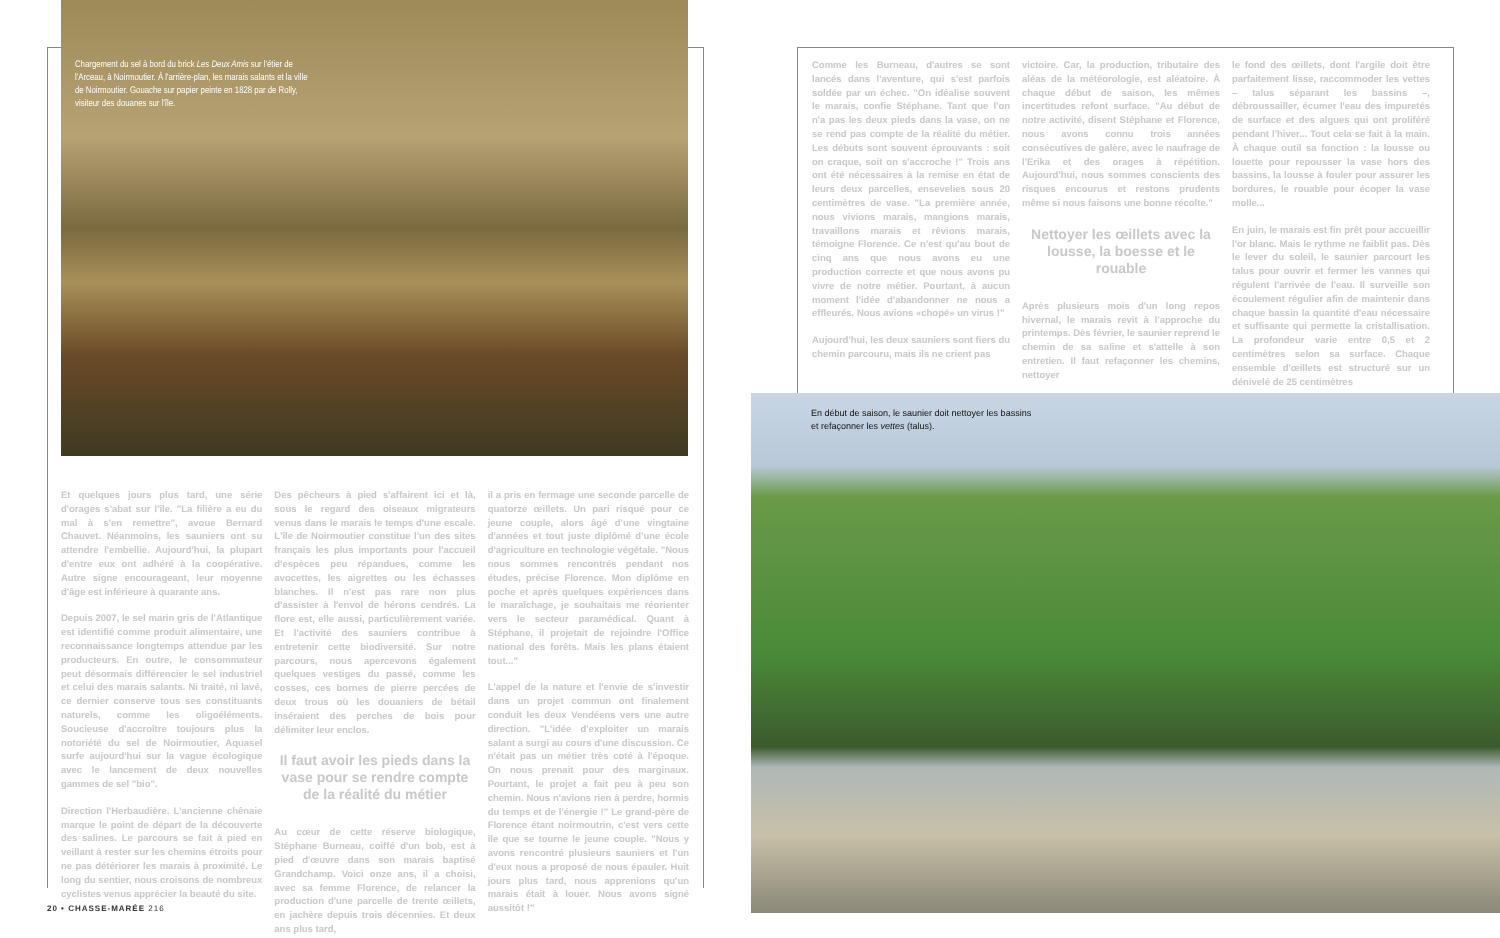Chargement du sel à bord du brick Les Deux Amis sur l'étier de l'Arceau, à Noirmoutier. À l'arrière-plan, les marais salants et la ville de Noirmoutier. Gouache sur papier peinte en 1828 par de Rolly, visiteur des douanes sur l'île.
Et quelques jours plus tard, une série d'orages s'abat sur l'île. "La filière a eu du mal à s'en remettre", avoue Bernard Chauvet. Néanmoins, les sauniers ont su attendre l'embellie. Aujourd'hui, la plupart d'entre eux ont adhéré à la coopérative. Autre signe encourageant, leur moyenne d'âge est inférieure à quarante ans.
Depuis 2007, le sel marin gris de l'Atlantique est identifié comme produit alimentaire, une reconnaissance longtemps attendue par les producteurs. En outre, le consommateur peut désormais différencier le sel industriel et celui des marais salants. Ni traité, ni lavé, ce dernier conserve tous ses constituants naturels, comme les oligoéléments. Soucieuse d'accroître toujours plus la notoriété du sel de Noirmoutier, Aquasel surfe aujourd'hui sur la vague écologique avec le lancement de deux nouvelles gammes de sel "bio".
Direction l'Herbaudière. L'ancienne chênaie marque le point de départ de la découverte des salines. Le parcours se fait à pied en veillant à rester sur les chemins étroits pour ne pas détériorer les marais à proximité. Le long du sentier, nous croisons de nombreux cyclistes venus apprécier la beauté du site.
Des pêcheurs à pied s'affairent ici et là, sous le regard des oiseaux migrateurs venus dans le marais le temps d'une escale. L'île de Noirmoutier constitue l'un des sites français les plus importants pour l'accueil d'espèces peu répandues, comme les avocettes, les aigrettes ou les échasses blanches. Il n'est pas rare non plus d'assister à l'envol de hérons cendrés. La flore est, elle aussi, particulièrement variée. Et l'activité des sauniers contribue à entretenir cette biodiversité. Sur notre parcours, nous apercevons également quelques vestiges du passé, comme les cosses, ces bornes de pierre percées de deux trous où les douaniers de bétail inséraient des perches de bois pour délimiter leur enclos.
Il faut avoir les pieds dans la vase pour se rendre compte de la réalité du métier
Au cœur de cette réserve biologique, Stéphane Burneau, coiffé d'un bob, est à pied d'œuvre dans son marais baptisé Grandchamp. Voici onze ans, il a choisi, avec sa femme Florence, de relancer la production d'une parcelle de trente œillets, en jachère depuis trois décennies. Et deux ans plus tard,
il a pris en fermage une seconde parcelle de quatorze œillets. Un pari risqué pour ce jeune couple, alors âgé d'une vingtaine d'années et tout juste diplômé d'une école d'agriculture en technologie végétale. "Nous nous sommes rencontrés pendant nos études, précise Florence. Mon diplôme en poche et après quelques expériences dans le maraîchage, je souhaitais me réorienter vers le secteur paramédical. Quant à Stéphane, il projetait de rejoindre l'Office national des forêts. Mais les plans étaient tout..."
L'appel de la nature et l'envie de s'investir dans un projet commun ont finalement conduit les deux Vendéens vers une autre direction. "L'idée d'exploiter un marais salant a surgi au cours d'une discussion. Ce n'était pas un métier très coté à l'époque. On nous prenait pour des marginaux. Pourtant, le projet a fait peu à peu son chemin. Nous n'avions rien à perdre, hormis du temps et de l'énergie !" Le grand-père de Florence étant noirmoutrin, c'est vers cette île que se tourne le jeune couple. "Nous y avons rencontré plusieurs sauniers et l'un d'eux nous a proposé de nous épauler. Huit jours plus tard, nous apprenions qu'un marais était à louer. Nous avons signé aussitôt !"
20 • CHASSE-MARÉE 216
Comme les Burneau, d'autres se sont lancés dans l'aventure, qui s'est parfois soldée par un échec. "On idéalise souvent le marais, confie Stéphane. Tant que l'on n'a pas les deux pieds dans la vase, on ne se rend pas compte de la réalité du métier. Les débuts sont souvent éprouvants : soit on craque, soit on s'accroche !" Trois ans ont été nécessaires à la remise en état de leurs deux parcelles, ensevelies sous 20 centimètres de vase. "La première année, nous vivions marais, mangions marais, travaillons marais et rêvions marais, témoigne Florence. Ce n'est qu'au bout de cinq ans que nous avons eu une production correcte et que nous avons pu vivre de notre métier. Pourtant, à aucun moment l'idée d'abandonner ne nous a effleurés. Nous avions «chopé» un virus !"
Aujourd'hui, les deux sauniers sont fiers du chemin parcouru, mais ils ne crient pas
victoire. Car, la production, tributaire des aléas de la météorologie, est aléatoire. À chaque début de saison, les mêmes incertitudes refont surface. "Au début de notre activité, disent Stéphane et Florence, nous avons connu trois années consécutives de galère, avec le naufrage de l'Erika et des orages à répétition. Aujourd'hui, nous sommes conscients des risques encourus et restons prudents même si nous faisons une bonne récolte."
Nettoyer les œillets avec la lousse, la boesse et le rouable
Après plusieurs mois d'un long repos hivernal, le marais revit à l'approche du printemps. Dès février, le saunier reprend le chemin de sa saline et s'attelle à son entretien. Il faut refaçonner les chemins, nettoyer
le fond des œillets, dont l'argile doit être parfaitement lisse, raccommoder les vettes – talus séparant les bassins –, débroussailler, écumer l'eau des impuretés de surface et des algues qui ont proliféré pendant l'hiver... Tout cela se fait à la main. À chaque outil sa fonction : la lousse ou louette pour repousser la vase hors des bassins, la lousse à fouler pour assurer les bordures, le rouable pour écoper la vase molle...
En juin, le marais est fin prêt pour accueillir l'or blanc. Mais le rythme ne faiblit pas. Dès le lever du soleil, le saunier parcourt les talus pour ouvrir et fermer les vannes qui régulent l'arrivée de l'eau. Il surveille son écoulement régulier afin de maintenir dans chaque bassin la quantité d'eau nécessaire et suffisante qui permette la cristallisation. La profondeur varie entre 0,5 et 2 centimètres selon sa surface. Chaque ensemble d'œillets est structuré sur un dénivelé de 25 centimètres
En début de saison, le saunier doit nettoyer les bassins
et refaçonner les vettes (talus).